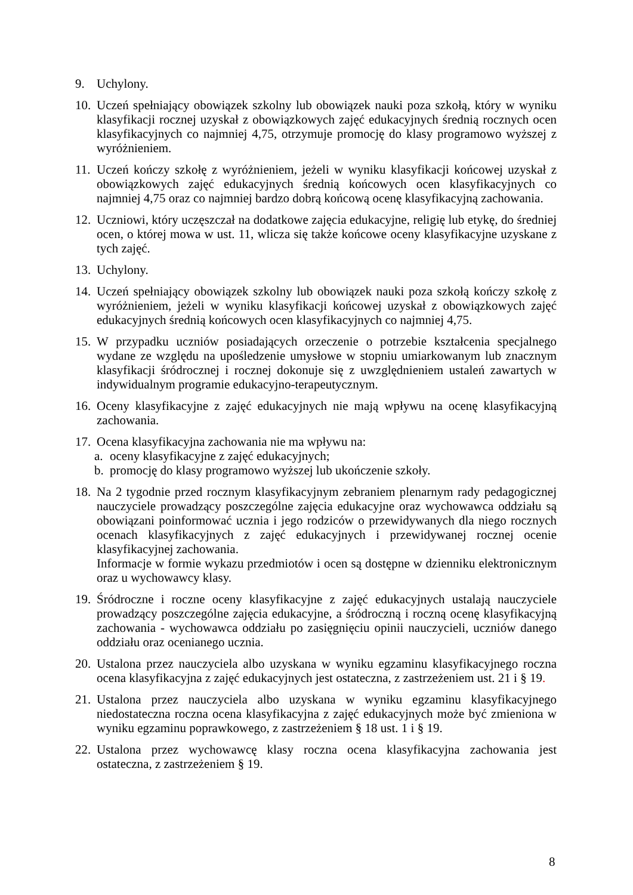9. Uchylony.
10.
Uczeń spełniający obowiązek szkolny lub obowiązek nauki poza szkołą, który w wyniku klasyfikacji rocznej uzyskał z obowiązkowych zajęć edukacyjnych średnią rocznych ocen klasyfikacyjnych co najmniej 4,75, otrzymuje promocję do klasy programowo wyższej z wyróżnieniem.
11.
Uczeń kończy szkołę z wyróżnieniem, jeżeli w wyniku klasyfikacji końcowej uzyskał z obowiązkowych zajęć edukacyjnych średnią końcowych ocen klasyfikacyjnych co najmniej 4,75 oraz co najmniej bardzo dobrą końcową ocenę klasyfikacyjną zachowania.
12.
Uczniowi, który uczęszczał na dodatkowe zajęcia edukacyjne, religię lub etykę, do średniej ocen, o której mowa w ust. 11, wlicza się także końcowe oceny klasyfikacyjne uzyskane z tych zajęć.
13.
Uchylony.
14.
Uczeń spełniający obowiązek szkolny lub obowiązek nauki poza szkołą kończy szkołę z wyróżnieniem, jeżeli w wyniku klasyfikacji końcowej uzyskał z obowiązkowych zajęć edukacyjnych średnią końcowych ocen klasyfikacyjnych co najmniej 4,75.
15.
W przypadku uczniów posiadających orzeczenie o potrzebie kształcenia specjalnego wydane ze względu na upośledzenie umysłowe w stopniu umiarkowanym lub znacznym klasyfikacji śródrocznej i rocznej dokonuje się z uwzględnieniem ustaleń zawartych w indywidualnym programie edukacyjno-terapeutycznym.
16.
Oceny klasyfikacyjne z zajęć edukacyjnych nie mają wpływu na ocenę klasyfikacyjną zachowania.
17.
Ocena klasyfikacyjna zachowania nie ma wpływu na:
a. oceny klasyfikacyjne z zajęć edukacyjnych;
b. promocję do klasy programowo wyższej lub ukończenie szkoły.
18.
Na 2 tygodnie przed rocznym klasyfikacyjnym zebraniem plenarnym rady pedagogicznej nauczyciele prowadzący poszczególne zajęcia edukacyjne oraz wychowawca oddziału są obowiązani poinformować ucznia i jego rodziców o przewidywanych dla niego rocznych ocenach klasyfikacyjnych z zajęć edukacyjnych i przewidywanej rocznej ocenie klasyfikacyjnej zachowania.
Informacje w formie wykazu przedmiotów i ocen są dostępne w dzienniku elektronicznym oraz u wychowawcy klasy.
19.
Śródroczne i roczne oceny klasyfikacyjne z zajęć edukacyjnych ustalają nauczyciele prowadzący poszczególne zajęcia edukacyjne, a śródroczną i roczną ocenę klasyfikacyjną zachowania - wychowawca oddziału po zasięgnięciu opinii nauczycieli, uczniów danego oddziału oraz ocenianego ucznia.
20.
Ustalona przez nauczyciela albo uzyskana w wyniku egzaminu klasyfikacyjnego roczna ocena klasyfikacyjna z zajęć edukacyjnych jest ostateczna, z zastrzeżeniem ust. 21 i § 19.
21.
Ustalona przez nauczyciela albo uzyskana w wyniku egzaminu klasyfikacyjnego niedostateczna roczna ocena klasyfikacyjna z zajęć edukacyjnych może być zmieniona w wyniku egzaminu poprawkowego, z zastrzeżeniem § 18 ust. 1 i § 19.
22.
Ustalona przez wychowawcę klasy roczna ocena klasyfikacyjna zachowania jest ostateczna, z zastrzeżeniem § 19.
8